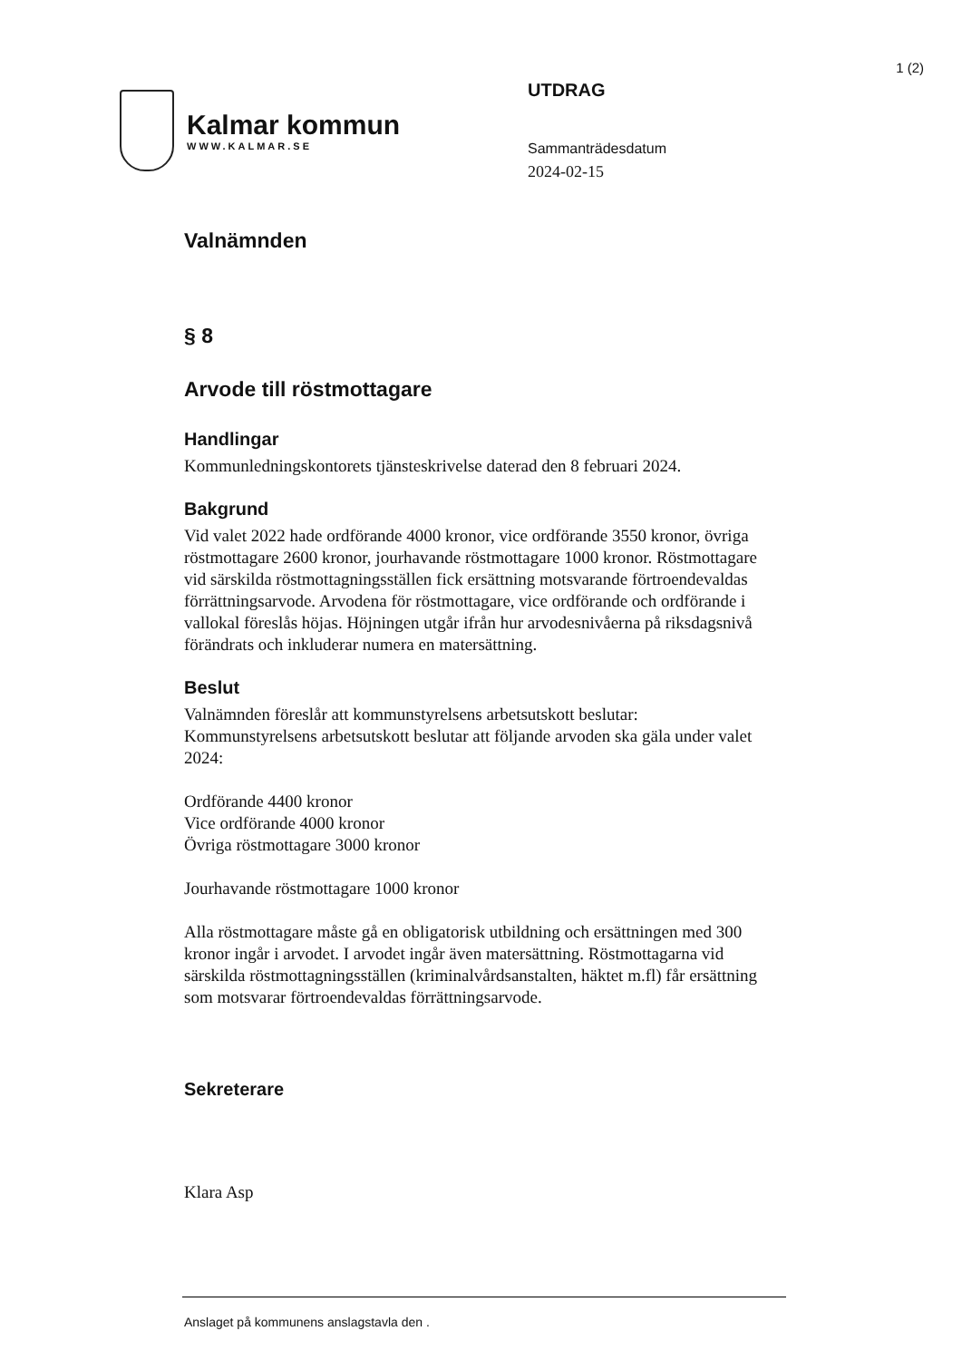1 (2)
Kalmar kommun
WWW.KALMAR.SE
UTDRAG
Sammanträdesdatum
2024-02-15
Valnämnden
§ 8
Arvode till röstmottagare
Handlingar
Kommunledningskontorets tjänsteskrivelse daterad den 8 februari 2024.
Bakgrund
Vid valet 2022 hade ordförande 4000 kronor, vice ordförande 3550 kronor, övriga röstmottagare 2600 kronor, jourhavande röstmottagare 1000 kronor. Röstmottagare vid särskilda röstmottagningsställen fick ersättning motsvarande förtroendevaldas förrättningsarvode. Arvodena för röstmottagare, vice ordförande och ordförande i vallokal föreslås höjas. Höjningen utgår ifrån hur arvodesnivåerna på riksdagsnivå förändrats och inkluderar numera en matersättning.
Beslut
Valnämnden föreslår att kommunstyrelsens arbetsutskott beslutar:
Kommunstyrelsens arbetsutskott beslutar att följande arvoden ska gäla under valet 2024:
Ordförande 4400 kronor
Vice ordförande 4000 kronor
Övriga röstmottagare 3000 kronor
Jourhavande röstmottagare 1000 kronor
Alla röstmottagare måste gå en obligatorisk utbildning och ersättningen med 300 kronor ingår i arvodet. I arvodet ingår även matersättning. Röstmottagarna vid särskilda röstmottagningsställen (kriminalvårdsanstalten, häktet m.fl) får ersättning som motsvarar förtroendevaldas förrättningsarvode.
Sekreterare
Klara Asp
Anslaget på kommunens anslagstavla den .